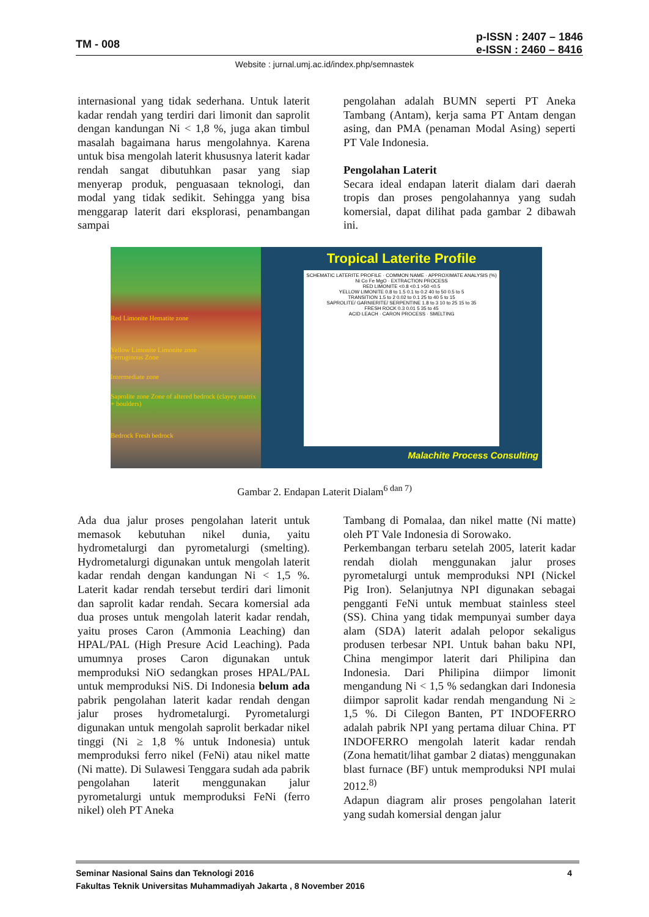TM - 008
p-ISSN : 2407 – 1846
e-ISSN : 2460 – 8416
Website : jurnal.umj.ac.id/index.php/semnastek
internasional yang tidak sederhana. Untuk laterit kadar rendah yang terdiri dari limonit dan saprolit dengan kandungan Ni < 1,8 %, juga akan timbul masalah bagaimana harus mengolahnya. Karena untuk bisa mengolah laterit khususnya laterit kadar rendah sangat dibutuhkan pasar yang siap menyerap produk, penguasaan teknologi, dan modal yang tidak sedikit. Sehingga yang bisa menggarap laterit dari eksplorasi, penambangan sampai
pengolahan adalah BUMN seperti PT Aneka Tambang (Antam), kerja sama PT Antam dengan asing, dan PMA (penaman Modal Asing) seperti PT Vale Indonesia.
Pengolahan Laterit
Secara ideal endapan laterit dialam dari daerah tropis dan proses pengolahannya yang sudah komersial, dapat dilihat pada gambar 2 dibawah ini.
Red Limonite Hematite zone
Yellow Limonite Limonite zone
Ferruginous Zone
Intermediate zone
Saprolite zone Zone of altered bedrock (clayey matrix + boulders)
Bedrock Fresh bedrock
Tropical Laterite Profile
SCHEMATIC LATERITE PROFILE · COMMON NAME · APPROXIMATE ANALYSIS (%) Ni Co Fe MgO · EXTRACTION PROCESS
RED LIMONITE <0.8 <0.1 >50 <0.5
YELLOW LIMONITE 0.8 to 1.5 0.1 to 0.2 40 to 50 0.5 to 5
TRANSITION 1.5 to 2 0.02 to 0.1 25 to 40 5 to 15
SAPROLITE/ GARNIERITE/ SERPENTINE 1.8 to 3 10 to 25 15 to 35
FRESH ROCK 0.3 0.01 5 35 to 45
ACID LEACH · CARON PROCESS · SMELTING
Malachite Process Consulting
Gambar 2. Endapan Laterit Dialam<sup>6 dan 7)</sup>
Ada dua jalur proses pengolahan laterit untuk memasok kebutuhan nikel dunia, yaitu hydrometalurgi dan pyrometalurgi (smelting). Hydrometalurgi digunakan untuk mengolah laterit kadar rendah dengan kandungan Ni < 1,5 %. Laterit kadar rendah tersebut terdiri dari limonit dan saprolit kadar rendah. Secara komersial ada dua proses untuk mengolah laterit kadar rendah, yaitu proses Caron (Ammonia Leaching) dan HPAL/PAL (High Presure Acid Leaching). Pada umumnya proses Caron digunakan untuk memproduksi NiO sedangkan proses HPAL/PAL untuk memproduksi NiS. Di Indonesia belum ada pabrik pengolahan laterit kadar rendah dengan jalur proses hydrometalurgi. Pyrometalurgi digunakan untuk mengolah saprolit berkadar nikel tinggi (Ni ≥ 1,8 % untuk Indonesia) untuk memproduksi ferro nikel (FeNi) atau nikel matte (Ni matte). Di Sulawesi Tenggara sudah ada pabrik pengolahan laterit menggunakan jalur pyrometalurgi untuk memproduksi FeNi (ferro nikel) oleh PT Aneka
Tambang di Pomalaa, dan nikel matte (Ni matte) oleh PT Vale Indonesia di Sorowako.
Perkembangan terbaru setelah 2005, laterit kadar rendah diolah menggunakan jalur proses pyrometalurgi untuk memproduksi NPI (Nickel Pig Iron). Selanjutnya NPI digunakan sebagai pengganti FeNi untuk membuat stainless steel (SS). China yang tidak mempunyai sumber daya alam (SDA) laterit adalah pelopor sekaligus produsen terbesar NPI. Untuk bahan baku NPI, China mengimpor laterit dari Philipina dan Indonesia. Dari Philipina diimpor limonit mengandung Ni < 1,5 % sedangkan dari Indonesia diimpor saprolit kadar rendah mengandung Ni ≥ 1,5 %. Di Cilegon Banten, PT INDOFERRO adalah pabrik NPI yang pertama diluar China. PT INDOFERRO mengolah laterit kadar rendah (Zona hematit/lihat gambar 2 diatas) menggunakan blast furnace (BF) untuk memproduksi NPI mulai 2012.<sup>8)</sup>
Adapun diagram alir proses pengolahan laterit yang sudah komersial dengan jalur
Seminar Nasional Sains dan Teknologi 2016 4
Fakultas Teknik Universitas Muhammadiyah Jakarta , 8 November 2016